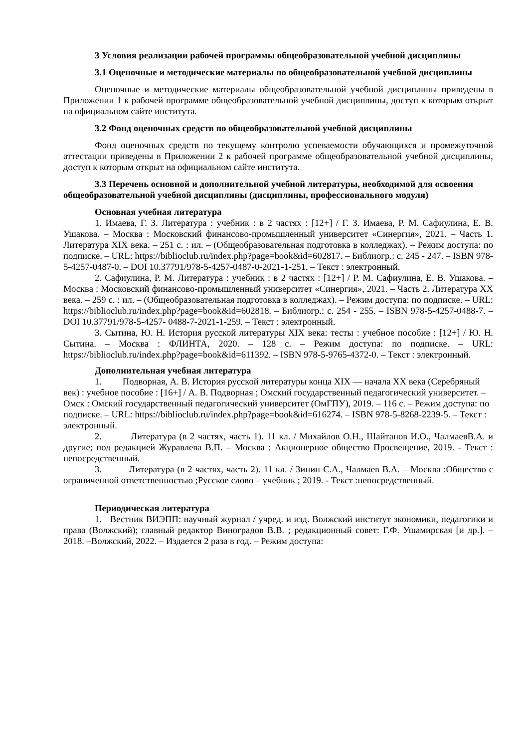3 Условия реализации рабочей программы общеобразовательной учебной дисциплины
3.1 Оценочные и методические материалы по общеобразовательной учебной дисциплины
Оценочные и методические материалы общеобразовательной учебной дисциплины приведены в Приложении 1 к рабочей программе общеобразовательной учебной дисциплины, доступ к которым открыт на официальном сайте института.
3.2 Фонд оценочных средств по общеобразовательной учебной дисциплины
Фонд оценочных средств по текущему контролю успеваемости обучающихся и промежуточной аттестации приведены в Приложении 2 к рабочей программе общеобразовательной учебной дисциплины, доступ к которым открыт на официальном сайте института.
3.3 Перечень основной и дополнительной учебной литературы, необходимой для освоения общеобразовательной учебной дисциплины (дисциплины, профессионального модуля)
Основная учебная литература
1. Имаева, Г. З. Литература : учебник : в 2 частях : [12+] / Г. З. Имаева, Р. М. Сафиулина, Е. В. Ушакова. – Москва : Московский финансово-промышленный университет «Синергия», 2021. – Часть 1. Литература XIX века. – 251 с. : ил. – (Общеобразовательная подготовка в колледжах). – Режим доступа: по подписке. – URL: https://biblioclub.ru/index.php?page=book&id=602817. – Библиогр.: с. 245 - 247. – ISBN 978-5-4257-0487-0. – DOI 10.37791/978-5-4257-0487-0-2021-1-251. – Текст : электронный.
2. Сафиулина, Р. М. Литература : учебник : в 2 частях : [12+] / Р. М. Сафиулина, Е. В. Ушакова. – Москва : Московский финансово-промышленный университет «Синергия», 2021. – Часть 2. Литература XX века. – 259 с. : ил. – (Общеобразовательная подготовка в колледжах). – Режим доступа: по подписке. – URL: https://biblioclub.ru/index.php?page=book&id=602818. – Библиогр.: с. 254 - 255. – ISBN 978-5-4257-0488-7. – DOI 10.37791/978-5-4257- 0488-7-2021-1-259. – Текст : электронный.
3. Сытина, Ю. Н. История русской литературы XIX века: тесты : учебное пособие : [12+] / Ю. Н. Сытина. – Москва : ФЛИНТА, 2020. – 128 с. – Режим доступа: по подписке. – URL: https://biblioclub.ru/index.php?page=book&id=611392. – ISBN 978-5-9765-4372-0. – Текст : электронный.
Дополнительная учебная литература
1. Подворная, А. В. История русской литературы конца XIX — начала XX века (Серебряный век) : учебное пособие : [16+] / А. В. Подворная ; Омский государственный педагогический университет. – Омск : Омский государственный педагогический университет (ОмГПУ), 2019. – 116 с. – Режим доступа: по подписке. – URL: https://biblioclub.ru/index.php?page=book&id=616274. – ISBN 978-5-8268-2239-5. – Текст : электронный.
2. Литература (в 2 частях, часть 1). 11 кл. / Михайлов О.Н., Шайтанов И.О., ЧалмаевВ.А. и другие; под редакцией Журавлева В.П. – Москва : Акционерное общество Просвещение, 2019. - Текст : непосредственный.
3. Литература (в 2 частях, часть 2). 11 кл. / Зинин С.А., Чалмаев В.А. – Москва :Общество с ограниченной ответственностью ;Русское слово – учебник ; 2019. - Текст :непосредственный.
Периодическая литература
1. Вестник ВИЭПП: научный журнал / учред. и изд. Волжский институт экономики, педагогики и права (Волжский); главный редактор Виноградов В.В. ; редакционный совет: Г.Ф. Ушамирская [и др.]. – 2018. –Волжский, 2022. – Издается 2 раза в год. – Режим доступа: